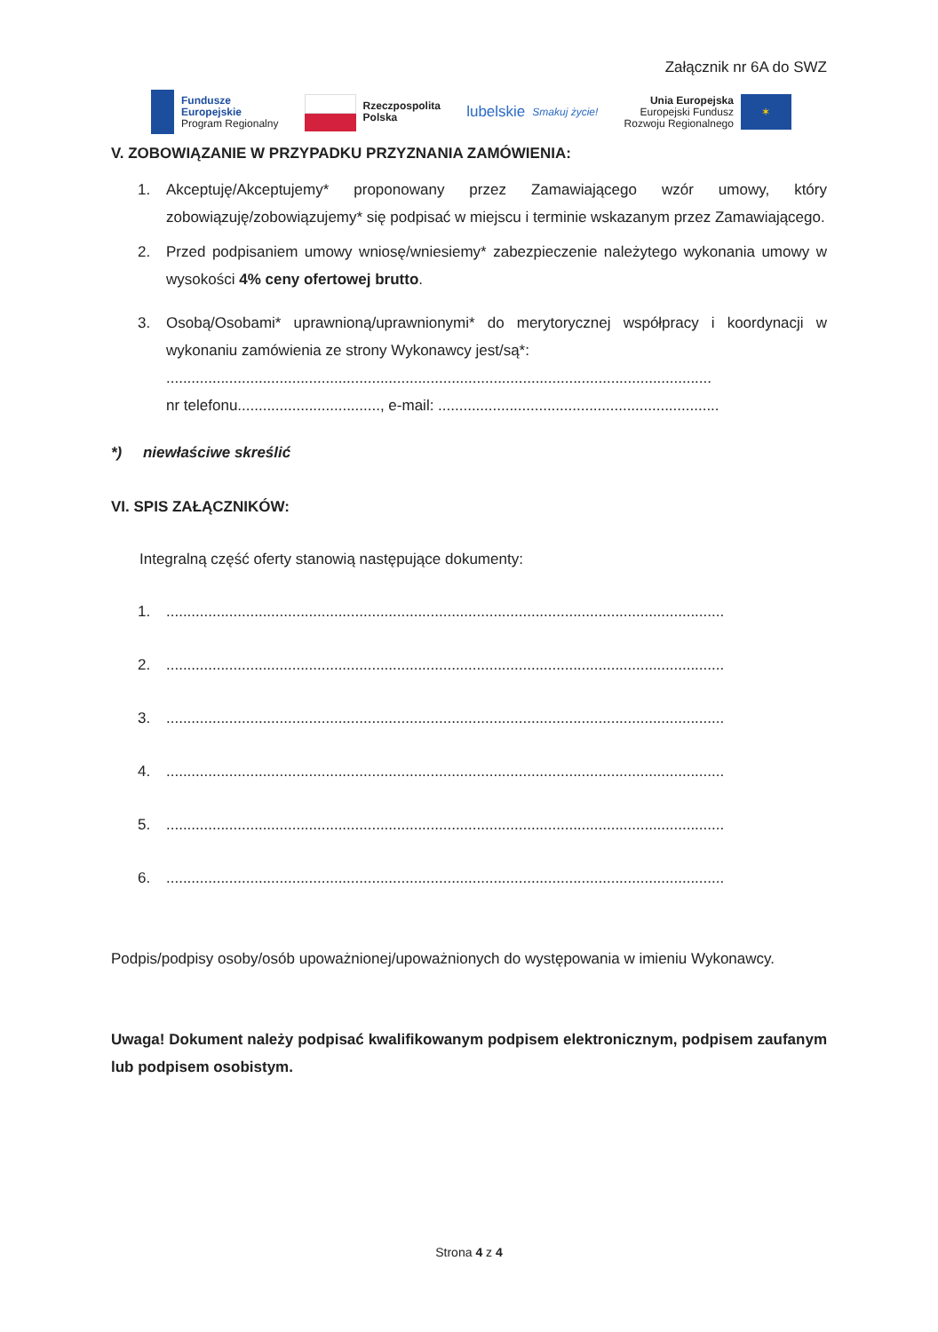Załącznik nr 6A do SWZ
Fundusze
Europejskie
Program Regionalny
Rzeczpospolita
Polska
lubelskie
Smakuj życie!
Unia Europejska
Europejski Fundusz
Rozwoju Regionalnego
✶
V. ZOBOWIĄZANIE W PRZYPADKU PRZYZNANIA ZAMÓWIENIA:
1. Akceptuję/Akceptujemy* proponowany przez Zamawiającego wzór umowy, który zobowiązuję/zobowiązujemy* się podpisać w miejscu i terminie wskazanym przez Zamawiającego.
2. Przed podpisaniem umowy wniosę/wniesiemy* zabezpieczenie należytego wykonania umowy w wysokości 4% ceny ofertowej brutto.
3. Osobą/Osobami* uprawnioną/uprawnionymi* do merytorycznej współpracy i koordynacji w wykonaniu zamówienia ze strony Wykonawcy jest/są*:
..................................................................................................................................
nr telefonu.................................., e-mail: ...................................................................
*) niewłaściwe skreślić
VI. SPIS ZAŁĄCZNIKÓW:
Integralną część oferty stanowią następujące dokumenty:
1......................................................................................................................................
2......................................................................................................................................
3......................................................................................................................................
4......................................................................................................................................
5......................................................................................................................................
6......................................................................................................................................
Podpis/podpisy osoby/osób upoważnionej/upoważnionych do występowania w imieniu Wykonawcy.
Uwaga! Dokument należy podpisać kwalifikowanym podpisem elektronicznym, podpisem zaufanym lub podpisem osobistym.
Strona 4 z 4